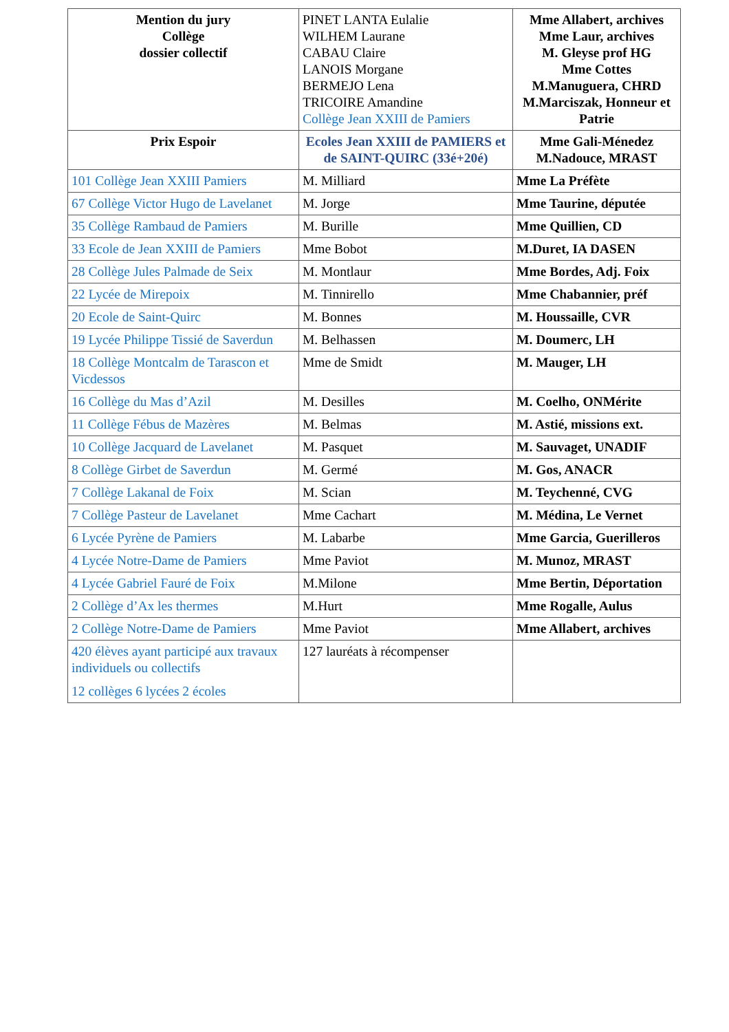| Mention du jury Collège dossier collectif | PINET LANTA Eulalie WILHEM Laurane CABAU Claire LANOIS Morgane BERMEJO Lena TRICOIRE Amandine Collège Jean XXIII de Pamiers | Mme Allabert, archives Mme Laur, archives M. Gleyse prof HG Mme Cottes M.Manuguera, CHRD M.Marciszak, Honneur et Patrie |
| Prix Espoir | Ecoles Jean XXIII de PAMIERS et de SAINT-QUIRC (33é+20é) | Mme Gali-Ménedez M.Nadouce, MRAST |
| 101 Collège Jean XXIII Pamiers | M. Milliard | Mme La Préfète |
| 67 Collège Victor Hugo de Lavelanet | M. Jorge | Mme Taurine, députée |
| 35 Collège Rambaud de Pamiers | M. Burille | Mme Quillien, CD |
| 33 Ecole de Jean XXIII de Pamiers | Mme Bobot | M.Duret, IA DASEN |
| 28 Collège Jules Palmade de Seix | M. Montlaur | Mme Bordes, Adj. Foix |
| 22 Lycée de Mirepoix | M. Tinnirello | Mme Chabannier, préf |
| 20 Ecole de Saint-Quirc | M. Bonnes | M. Houssaille, CVR |
| 19 Lycée Philippe Tissié de Saverdun | M. Belhassen | M. Doumerc, LH |
| 18 Collège Montcalm de Tarascon et Vicdessos | Mme de Smidt | M. Mauger, LH |
| 16 Collège du Mas d’Azil | M. Desilles | M. Coelho, ONMérite |
| 11 Collège Fébus de Mazères | M. Belmas | M. Astié, missions ext. |
| 10 Collège Jacquard de Lavelanet | M. Pasquet | M. Sauvaget, UNADIF |
| 8 Collège Girbet de Saverdun | M. Germé | M. Gos, ANACR |
| 7 Collège Lakanal de Foix | M. Scian | M. Teychenné, CVG |
| 7 Collège Pasteur de Lavelanet | Mme Cachart | M. Médina, Le Vernet |
| 6 Lycée Pyrène de Pamiers | M. Labarbe | Mme Garcia, Guerilleros |
| 4 Lycée Notre-Dame de Pamiers | Mme Paviot | M. Munoz, MRAST |
| 4 Lycée Gabriel Fauré de Foix | M.Milone | Mme Bertin, Déportation |
| 2 Collège d’Ax les thermes | M.Hurt | Mme Rogalle, Aulus |
| 2 Collège Notre-Dame de Pamiers | Mme Paviot | Mme Allabert, archives |
| 420 élèves ayant participé aux travaux individuels ou collectifs 12 collèges 6 lycées 2 écoles | 127 lauréats à récompenser | |